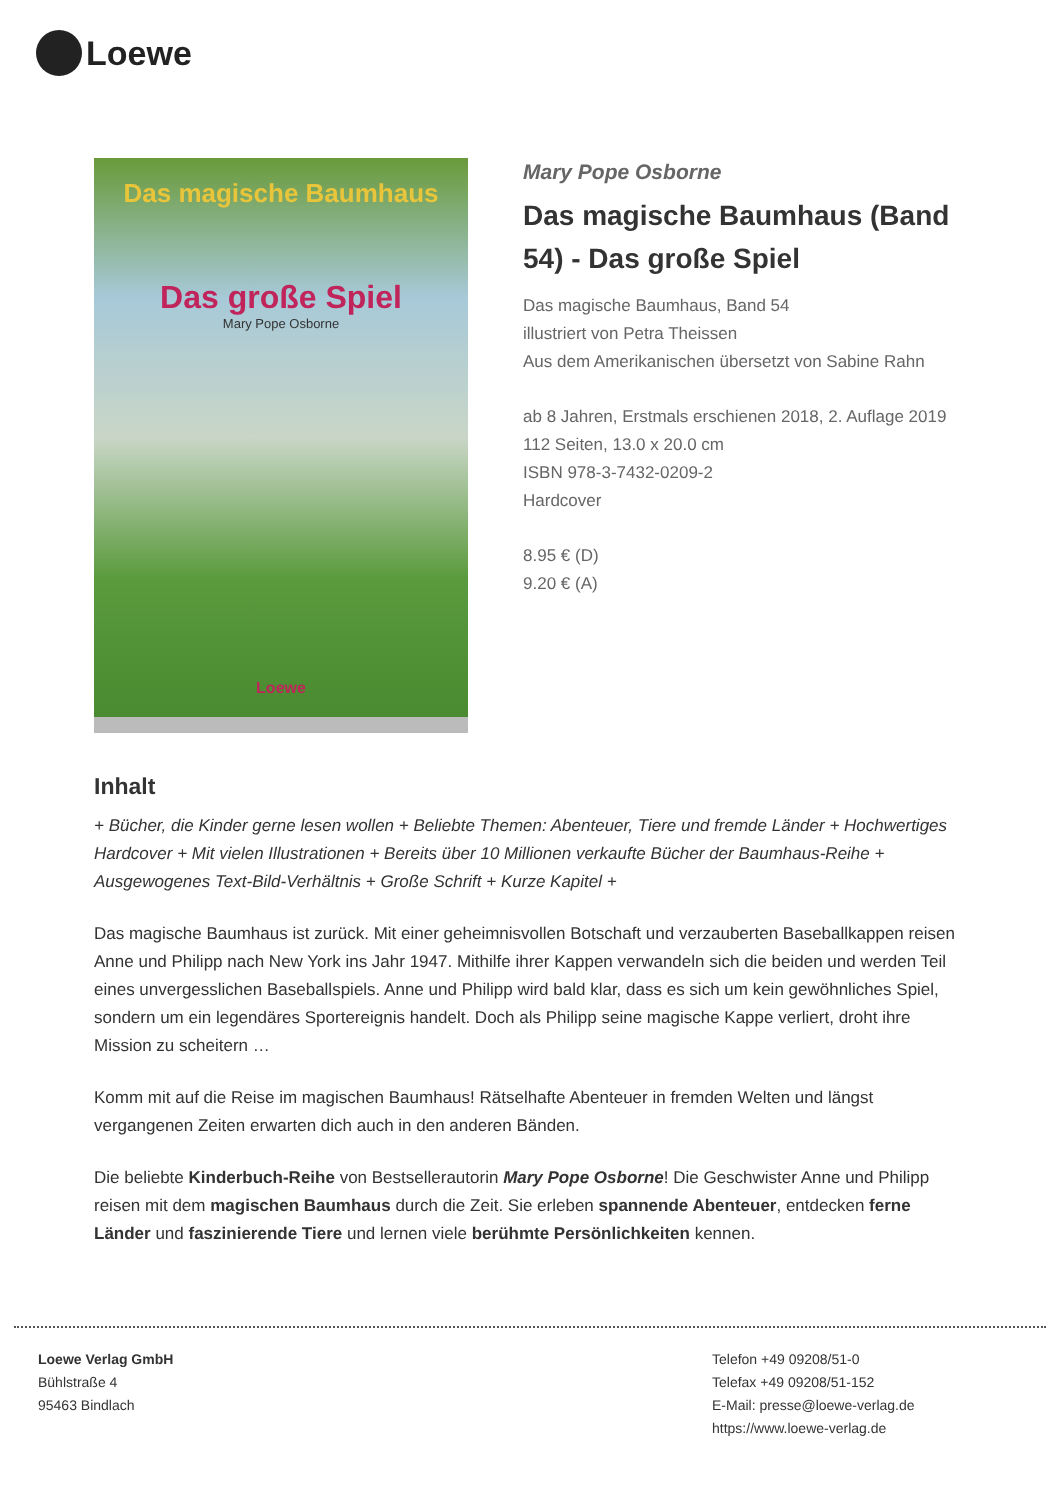Loewe
Das magische Baumhaus
Das große Spiel
Mary Pope Osborne
Loewe
Mary Pope Osborne
Das magische Baumhaus (Band 54) - Das große Spiel
Das magische Baumhaus, Band 54
illustriert von Petra Theissen
Aus dem Amerikanischen übersetzt von Sabine Rahn
ab 8 Jahren, Erstmals erschienen 2018, 2. Auflage 2019
112 Seiten, 13.0 x 20.0 cm
ISBN 978-3-7432-0209-2
Hardcover
8.95 € (D)
9.20 € (A)
Inhalt
+ Bücher, die Kinder gerne lesen wollen + Beliebte Themen: Abenteuer, Tiere und fremde Länder + Hochwertiges Hardcover + Mit vielen Illustrationen + Bereits über 10 Millionen verkaufte Bücher der Baumhaus-Reihe + Ausgewogenes Text-Bild-Verhältnis + Große Schrift + Kurze Kapitel +
Das magische Baumhaus ist zurück. Mit einer geheimnisvollen Botschaft und verzauberten Baseballkappen reisen Anne und Philipp nach New York ins Jahr 1947. Mithilfe ihrer Kappen verwandeln sich die beiden und werden Teil eines unvergesslichen Baseballspiels. Anne und Philipp wird bald klar, dass es sich um kein gewöhnliches Spiel, sondern um ein legendäres Sportereignis handelt. Doch als Philipp seine magische Kappe verliert, droht ihre Mission zu scheitern …
Komm mit auf die Reise im magischen Baumhaus! Rätselhafte Abenteuer in fremden Welten und längst vergangenen Zeiten erwarten dich auch in den anderen Bänden.
Die beliebte Kinderbuch-Reihe von Bestsellerautorin Mary Pope Osborne! Die Geschwister Anne und Philipp reisen mit dem magischen Baumhaus durch die Zeit. Sie erleben spannende Abenteuer, entdecken ferne Länder und faszinierende Tiere und lernen viele berühmte Persönlichkeiten kennen.
Loewe Verlag GmbH
Bühlstraße 4
95463 Bindlach
Telefon +49 09208/51-0
Telefax +49 09208/51-152
E-Mail: presse@loewe-verlag.de
https://www.loewe-verlag.de